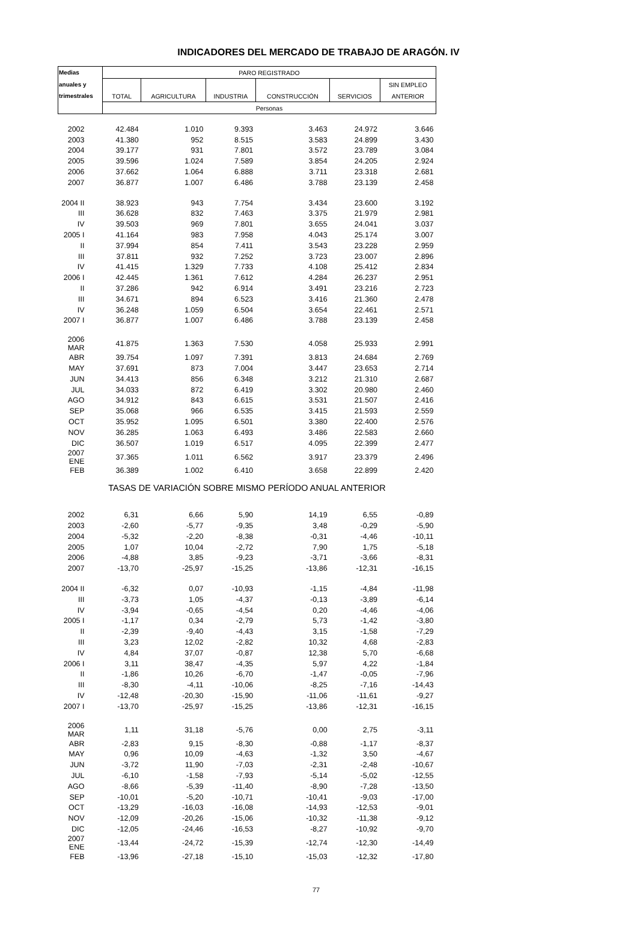INDICADORES DEL MERCADO DE TRABAJO DE ARAGÓN. IV
| Medias | PARO REGISTRADO | | | | | |
| --- | --- | --- | --- | --- | --- | --- |
| anuales y | | | | | | SIN EMPLEO |
| trimestrales | TOTAL | AGRICULTURA | INDUSTRIA | CONSTRUCCIÓN | SERVICIOS | ANTERIOR |
| | Personas | | | | | |
| 2002 | 42.484 | 1.010 | 9.393 | 3.463 | 24.972 | 3.646 |
| 2003 | 41.380 | 952 | 8.515 | 3.583 | 24.899 | 3.430 |
| 2004 | 39.177 | 931 | 7.801 | 3.572 | 23.789 | 3.084 |
| 2005 | 39.596 | 1.024 | 7.589 | 3.854 | 24.205 | 2.924 |
| 2006 | 37.662 | 1.064 | 6.888 | 3.711 | 23.318 | 2.681 |
| 2007 | 36.877 | 1.007 | 6.486 | 3.788 | 23.139 | 2.458 |
| 2004 II | 38.923 | 943 | 7.754 | 3.434 | 23.600 | 3.192 |
| III | 36.628 | 832 | 7.463 | 3.375 | 21.979 | 2.981 |
| IV | 39.503 | 969 | 7.801 | 3.655 | 24.041 | 3.037 |
| 2005 I | 41.164 | 983 | 7.958 | 4.043 | 25.174 | 3.007 |
| II | 37.994 | 854 | 7.411 | 3.543 | 23.228 | 2.959 |
| III | 37.811 | 932 | 7.252 | 3.723 | 23.007 | 2.896 |
| IV | 41.415 | 1.329 | 7.733 | 4.108 | 25.412 | 2.834 |
| 2006 I | 42.445 | 1.361 | 7.612 | 4.284 | 26.237 | 2.951 |
| II | 37.286 | 942 | 6.914 | 3.491 | 23.216 | 2.723 |
| III | 34.671 | 894 | 6.523 | 3.416 | 21.360 | 2.478 |
| IV | 36.248 | 1.059 | 6.504 | 3.654 | 22.461 | 2.571 |
| 2007 I | 36.877 | 1.007 | 6.486 | 3.788 | 23.139 | 2.458 |
| 2006 MAR | 41.875 | 1.363 | 7.530 | 4.058 | 25.933 | 2.991 |
| ABR | 39.754 | 1.097 | 7.391 | 3.813 | 24.684 | 2.769 |
| MAY | 37.691 | 873 | 7.004 | 3.447 | 23.653 | 2.714 |
| JUN | 34.413 | 856 | 6.348 | 3.212 | 21.310 | 2.687 |
| JUL | 34.033 | 872 | 6.419 | 3.302 | 20.980 | 2.460 |
| AGO | 34.912 | 843 | 6.615 | 3.531 | 21.507 | 2.416 |
| SEP | 35.068 | 966 | 6.535 | 3.415 | 21.593 | 2.559 |
| OCT | 35.952 | 1.095 | 6.501 | 3.380 | 22.400 | 2.576 |
| NOV | 36.285 | 1.063 | 6.493 | 3.486 | 22.583 | 2.660 |
| DIC | 36.507 | 1.019 | 6.517 | 4.095 | 22.399 | 2.477 |
| 2007 ENE | 37.365 | 1.011 | 6.562 | 3.917 | 23.379 | 2.496 |
| FEB | 36.389 | 1.002 | 6.410 | 3.658 | 22.899 | 2.420 |
| TASAS DE VARIACIÓN SOBRE MISMO PERÍODO ANUAL ANTERIOR | | | | | | |
| 2002 | 6,31 | 6,66 | 5,90 | 14,19 | 6,55 | -0,89 |
| 2003 | -2,60 | -5,77 | -9,35 | 3,48 | -0,29 | -5,90 |
| 2004 | -5,32 | -2,20 | -8,38 | -0,31 | -4,46 | -10,11 |
| 2005 | 1,07 | 10,04 | -2,72 | 7,90 | 1,75 | -5,18 |
| 2006 | -4,88 | 3,85 | -9,23 | -3,71 | -3,66 | -8,31 |
| 2007 | -13,70 | -25,97 | -15,25 | -13,86 | -12,31 | -16,15 |
| 2004 II | -6,32 | 0,07 | -10,93 | -1,15 | -4,84 | -11,98 |
| III | -3,73 | 1,05 | -4,37 | -0,13 | -3,89 | -6,14 |
| IV | -3,94 | -0,65 | -4,54 | 0,20 | -4,46 | -4,06 |
| 2005 I | -1,17 | 0,34 | -2,79 | 5,73 | -1,42 | -3,80 |
| II | -2,39 | -9,40 | -4,43 | 3,15 | -1,58 | -7,29 |
| III | 3,23 | 12,02 | -2,82 | 10,32 | 4,68 | -2,83 |
| IV | 4,84 | 37,07 | -0,87 | 12,38 | 5,70 | -6,68 |
| 2006 I | 3,11 | 38,47 | -4,35 | 5,97 | 4,22 | -1,84 |
| II | -1,86 | 10,26 | -6,70 | -1,47 | -0,05 | -7,96 |
| III | -8,30 | -4,11 | -10,06 | -8,25 | -7,16 | -14,43 |
| IV | -12,48 | -20,30 | -15,90 | -11,06 | -11,61 | -9,27 |
| 2007 I | -13,70 | -25,97 | -15,25 | -13,86 | -12,31 | -16,15 |
| 2006 MAR | 1,11 | 31,18 | -5,76 | 0,00 | 2,75 | -3,11 |
| ABR | -2,83 | 9,15 | -8,30 | -0,88 | -1,17 | -8,37 |
| MAY | 0,96 | 10,09 | -4,63 | -1,32 | 3,50 | -4,67 |
| JUN | -3,72 | 11,90 | -7,03 | -2,31 | -2,48 | -10,67 |
| JUL | -6,10 | -1,58 | -7,93 | -5,14 | -5,02 | -12,55 |
| AGO | -8,66 | -5,39 | -11,40 | -8,90 | -7,28 | -13,50 |
| SEP | -10,01 | -5,20 | -10,71 | -10,41 | -9,03 | -17,00 |
| OCT | -13,29 | -16,03 | -16,08 | -14,93 | -12,53 | -9,01 |
| NOV | -12,09 | -20,26 | -15,06 | -10,32 | -11,38 | -9,12 |
| DIC | -12,05 | -24,46 | -16,53 | -8,27 | -10,92 | -9,70 |
| 2007 ENE | -13,44 | -24,72 | -15,39 | -12,74 | -12,30 | -14,49 |
| FEB | -13,96 | -27,18 | -15,10 | -15,03 | -12,32 | -17,80 |
77